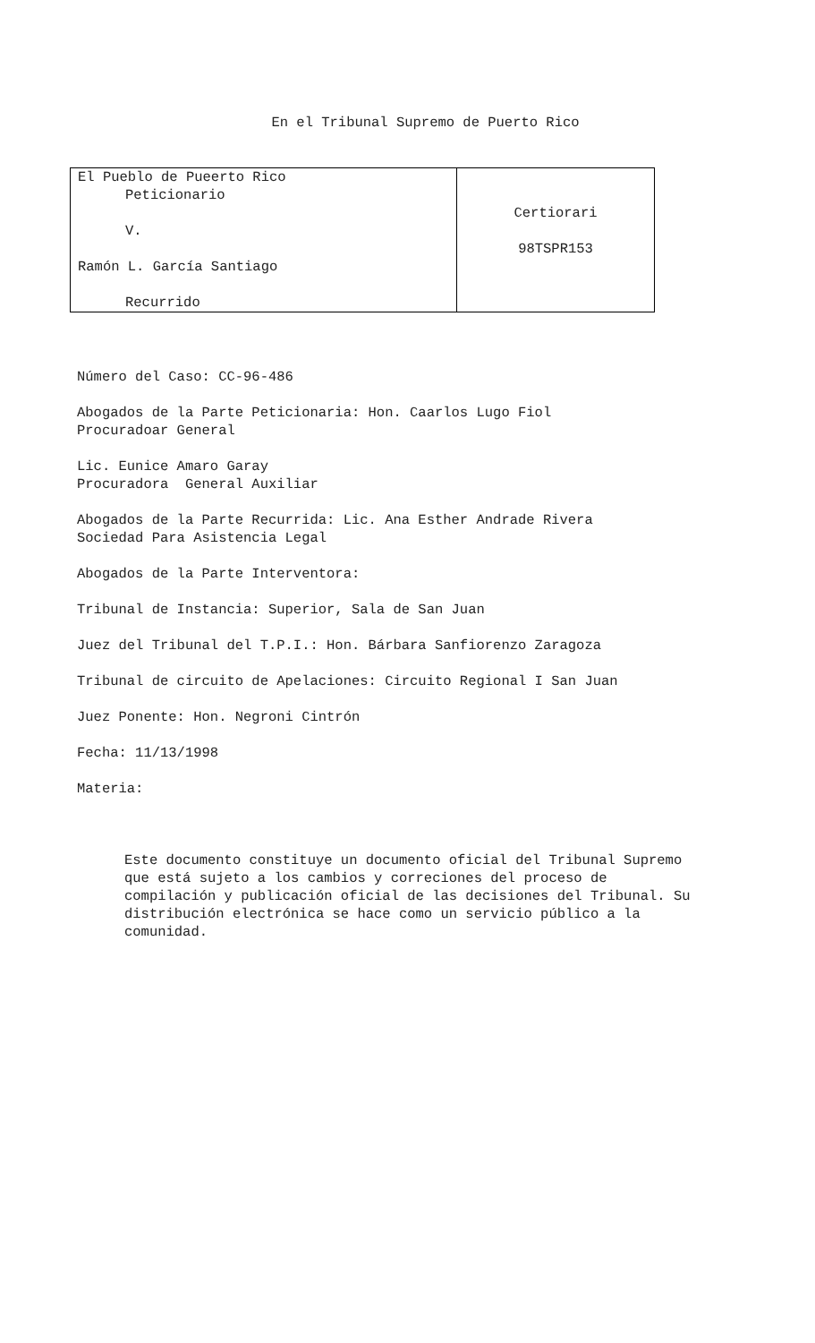En el Tribunal Supremo de Puerto Rico
| El Pueblo de Pueerto Rico Peticionario V. Ramón L. García Santiago Recurrido | Certiorari 98TSPR153 |
Número del Caso: CC-96-486
Abogados de la Parte Peticionaria: Hon. Caarlos Lugo Fiol
Procuradoar General
Lic. Eunice Amaro Garay
Procuradora General Auxiliar
Abogados de la Parte Recurrida: Lic. Ana Esther Andrade Rivera
Sociedad Para Asistencia Legal
Abogados de la Parte Interventora:
Tribunal de Instancia: Superior, Sala de San Juan
Juez del Tribunal del T.P.I.: Hon. Bárbara Sanfiorenzo Zaragoza
Tribunal de circuito de Apelaciones: Circuito Regional I San Juan
Juez Ponente: Hon. Negroni Cintrón
Fecha: 11/13/1998
Materia:
Este documento constituye un documento oficial del Tribunal Supremo que está sujeto a los cambios y correciones del proceso de compilación y publicación oficial de las decisiones del Tribunal. Su distribución electrónica se hace como un servicio público a la comunidad.